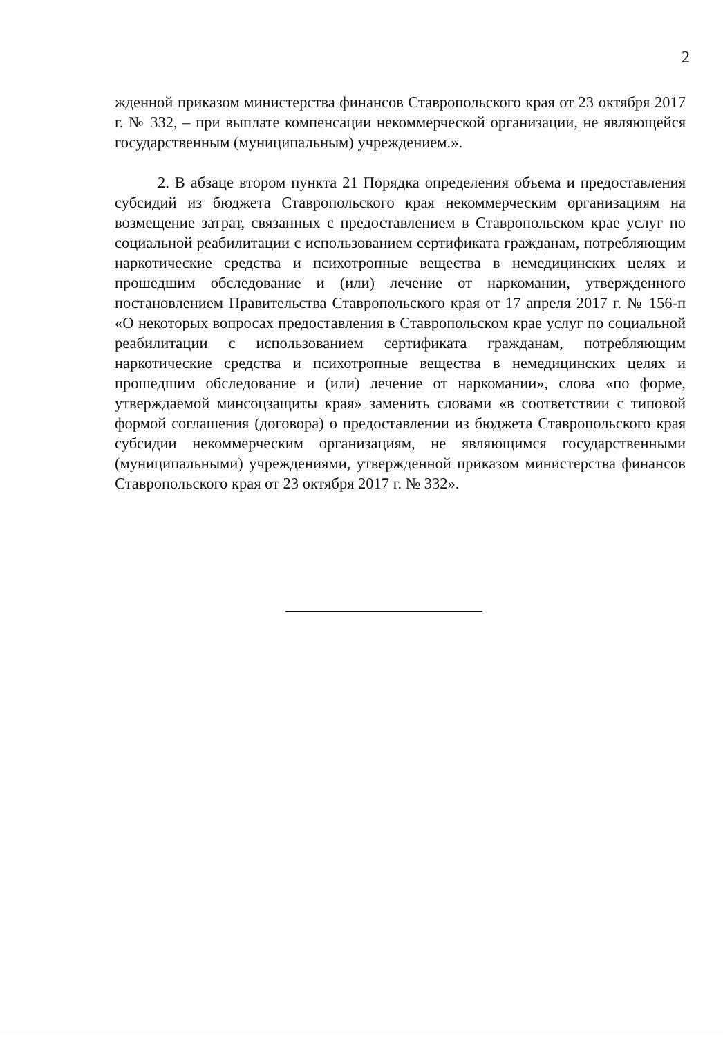2
жденной приказом министерства финансов Ставропольского края от 23 октября 2017 г. № 332, – при выплате компенсации некоммерческой организации, не являющейся государственным (муниципальным) учреждением.».
2. В абзаце втором пункта 21 Порядка определения объема и предоставления субсидий из бюджета Ставропольского края некоммерческим организациям на возмещение затрат, связанных с предоставлением в Ставропольском крае услуг по социальной реабилитации с использованием сертификата гражданам, потребляющим наркотические средства и психотропные вещества в немедицинских целях и прошедшим обследование и (или) лечение от наркомании, утвержденного постановлением Правительства Ставропольского края от 17 апреля 2017 г. № 156-п «О некоторых вопросах предоставления в Ставропольском крае услуг по социальной реабилитации с использованием сертификата гражданам, потребляющим наркотические средства и психотропные вещества в немедицинских целях и прошедшим обследование и (или) лечение от наркомании», слова «по форме, утверждаемой минсоцзащиты края» заменить словами «в соответствии с типовой формой соглашения (договора) о предоставлении из бюджета Ставропольского края субсидии некоммерческим организациям, не являющимся государственными (муниципальными) учреждениями, утвержденной приказом министерства финансов Ставропольского края от 23 октября 2017 г. № 332».